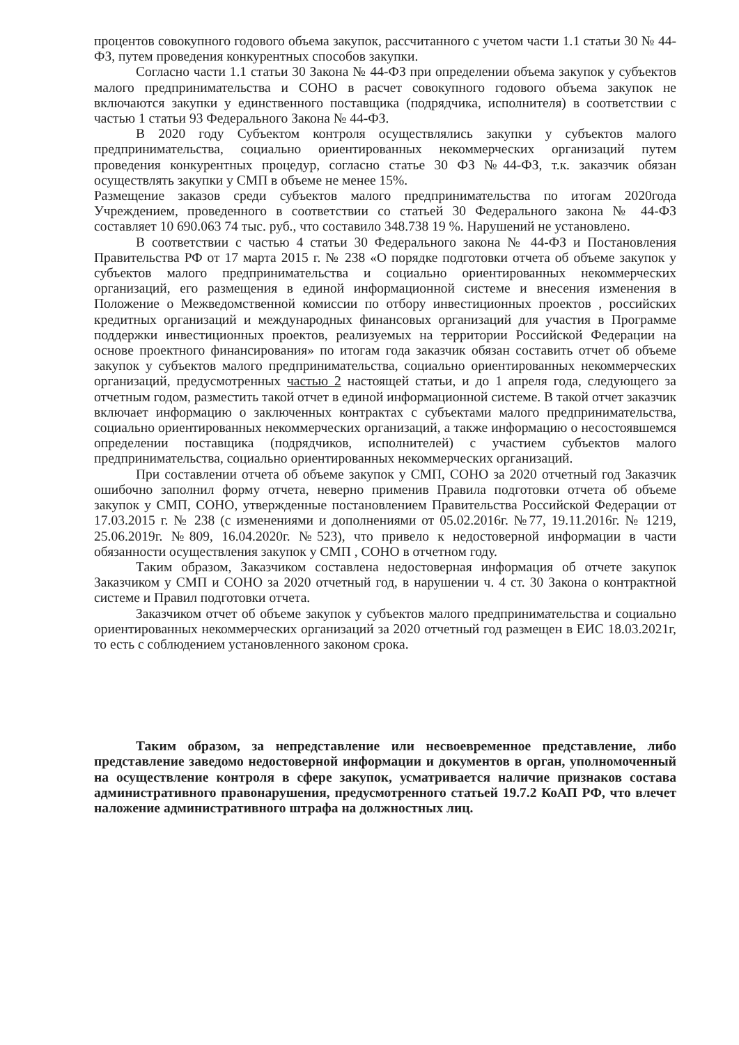процентов совокупного годового объема закупок, рассчитанного с учетом части 1.1 статьи 30 № 44-ФЗ, путем проведения конкурентных способов закупки.
Согласно части 1.1 статьи 30 Закона № 44-ФЗ при определении объема закупок у субъектов малого предпринимательства и СОНО в расчет совокупного годового объема закупок не включаются закупки у единственного поставщика (подрядчика, исполнителя) в соответствии с частью 1 статьи 93 Федерального Закона № 44-ФЗ.
В 2020 году Субъектом контроля осуществлялись закупки у субъектов малого предпринимательства, социально ориентированных некоммерческих организаций путем проведения конкурентных процедур, согласно статье 30 ФЗ №44-ФЗ, т.к. заказчик обязан осуществлять закупки у СМП в объеме не менее 15%.
Размещение заказов среди субъектов малого предпринимательства по итогам 2020года Учреждением, проведенного в соответствии со статьей 30 Федерального закона № 44-ФЗ составляет 10 690.063 74 тыс. руб., что составило 348.738 19 %. Нарушений не установлено.
В соответствии с частью 4 статьи 30 Федерального закона № 44-ФЗ и Постановления Правительства РФ от 17 марта 2015 г. № 238 «О порядке подготовки отчета об объеме закупок у субъектов малого предпринимательства и социально ориентированных некоммерческих организаций, его размещения в единой информационной системе и внесения изменения в Положение о Межведомственной комиссии по отбору инвестиционных проектов , российских кредитных организаций и международных финансовых организаций для участия в Программе поддержки инвестиционных проектов, реализуемых на территории Российской Федерации на основе проектного финансирования» по итогам года заказчик обязан составить отчет об объеме закупок у субъектов малого предпринимательства, социально ориентированных некоммерческих организаций, предусмотренных частью 2 настоящей статьи, и до 1 апреля года, следующего за отчетным годом, разместить такой отчет в единой информационной системе. В такой отчет заказчик включает информацию о заключенных контрактах с субъектами малого предпринимательства, социально ориентированных некоммерческих организаций, а также информацию о несостоявшемся определении поставщика (подрядчиков, исполнителей) с участием субъектов малого предпринимательства, социально ориентированных некоммерческих организаций.
При составлении отчета об объеме закупок у СМП, СОНО за 2020 отчетный год Заказчик ошибочно заполнил форму отчета, неверно применив Правила подготовки отчета об объеме закупок у СМП, СОНО, утвержденные постановлением Правительства Российской Федерации от 17.03.2015 г. № 238 (с изменениями и дополнениями от 05.02.2016г. №77, 19.11.2016г. № 1219, 25.06.2019г. №809, 16.04.2020г. №523), что привело к недостоверной информации в части обязанности осуществления закупок у СМП , СОНО в отчетном году.
Таким образом, Заказчиком составлена недостоверная информация об отчете закупок Заказчиком у СМП и СОНО за 2020 отчетный год, в нарушении ч. 4 ст. 30 Закона о контрактной системе и Правил подготовки отчета.
Заказчиком отчет об объеме закупок у субъектов малого предпринимательства и социально ориентированных некоммерческих организаций за 2020 отчетный год размещен в ЕИС 18.03.2021г, то есть с соблюдением установленного законом срока.
Таким образом, за непредставление или несвоевременное представление, либо представление заведомо недостоверной информации и документов в орган, уполномоченный на осуществление контроля в сфере закупок, усматривается наличие признаков состава административного правонарушения, предусмотренного статьей 19.7.2 КоАП РФ, что влечет наложение административного штрафа на должностных лиц.